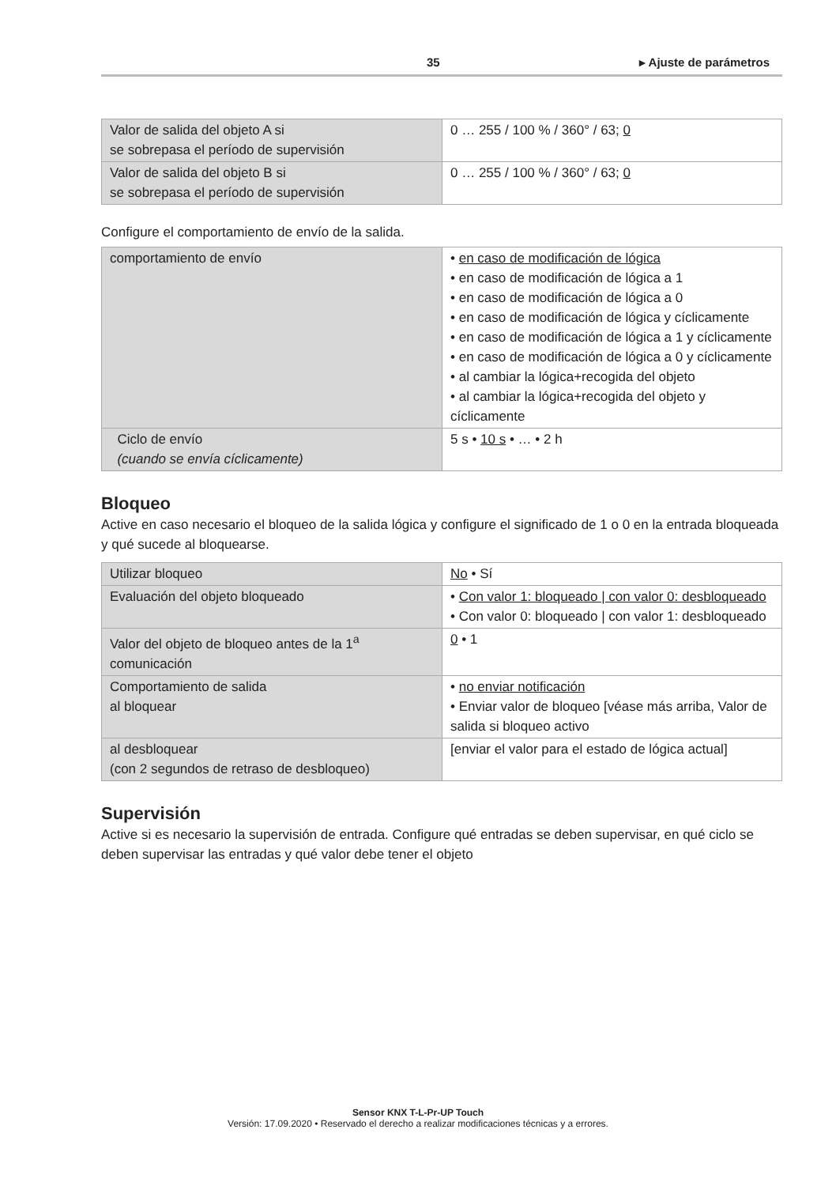35 ▸ Ajuste de parámetros
| Valor de salida del objeto A si se sobrepasa el período de supervisión | 0 … 255 / 100 % / 360° / 63; 0 |
| Valor de salida del objeto B si se sobrepasa el período de supervisión | 0 … 255 / 100 % / 360° / 63; 0 |
Configure el comportamiento de envío de la salida.
| comportamiento de envío | • en caso de modificación de lógica • en caso de modificación de lógica a 1 • en caso de modificación de lógica a 0 • en caso de modificación de lógica y cíclicamente • en caso de modificación de lógica a 1 y cíclicamente • en caso de modificación de lógica a 0 y cíclicamente • al cambiar la lógica+recogida del objeto • al cambiar la lógica+recogida del objeto y cíclicamente |
| Ciclo de envío (cuando se envía cíclicamente) | 5 s • 10 s • … • 2 h |
Bloqueo
Active en caso necesario el bloqueo de la salida lógica y configure el significado de 1 o 0 en la entrada bloqueada y qué sucede al bloquearse.
| Utilizar bloqueo | No • Sí |
| Evaluación del objeto bloqueado | • Con valor 1: bloqueado / con valor 0: desbloqueado • Con valor 0: bloqueado / con valor 1: desbloqueado |
| Valor del objeto de bloqueo antes de la 1<sup>a</sup> comunicación | 0 • 1 |
| Comportamiento de salida al bloquear | • no enviar notificación • Enviar valor de bloqueo [véase más arriba, Valor de salida si bloqueo activo |
| al desbloquear (con 2 segundos de retraso de desbloqueo) | [enviar el valor para el estado de lógica actual] |
Supervisión
Active si es necesario la supervisión de entrada. Configure qué entradas se deben supervisar, en qué ciclo se deben supervisar las entradas y qué valor debe tener el objeto
Sensor KNX T-L-Pr-UP Touch
Versión: 17.09.2020 • Reservado el derecho a realizar modificaciones técnicas y a errores.